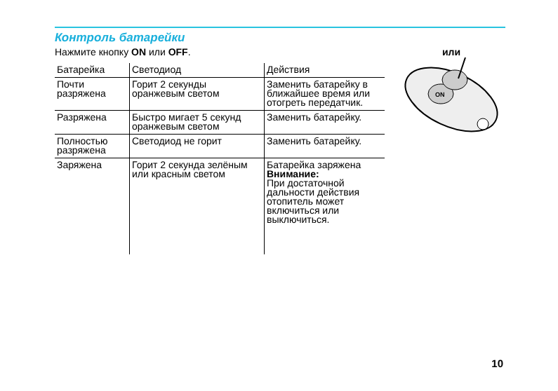Контроль батарейки
Нажмите кнопку ON или OFF.
| Батарейка | Светодиод | Действия |
| --- | --- | --- |
| Почти разряжена | Горит 2 секунды оранжевым светом | Заменить батарейку в ближайшее время или отогреть передатчик. |
| Разряжена | Быстро мигает 5 секунд оранжевым светом | Заменить батарейку. |
| Полностью разряжена | Светодиод не горит | Заменить батарейку. |
| Заряжена | Горит 2 секунда зелёным или красным светом | Батарейка заряжена Внимание: При достаточной дальности действия отопитель может включиться или выключиться. |
или
ON
10